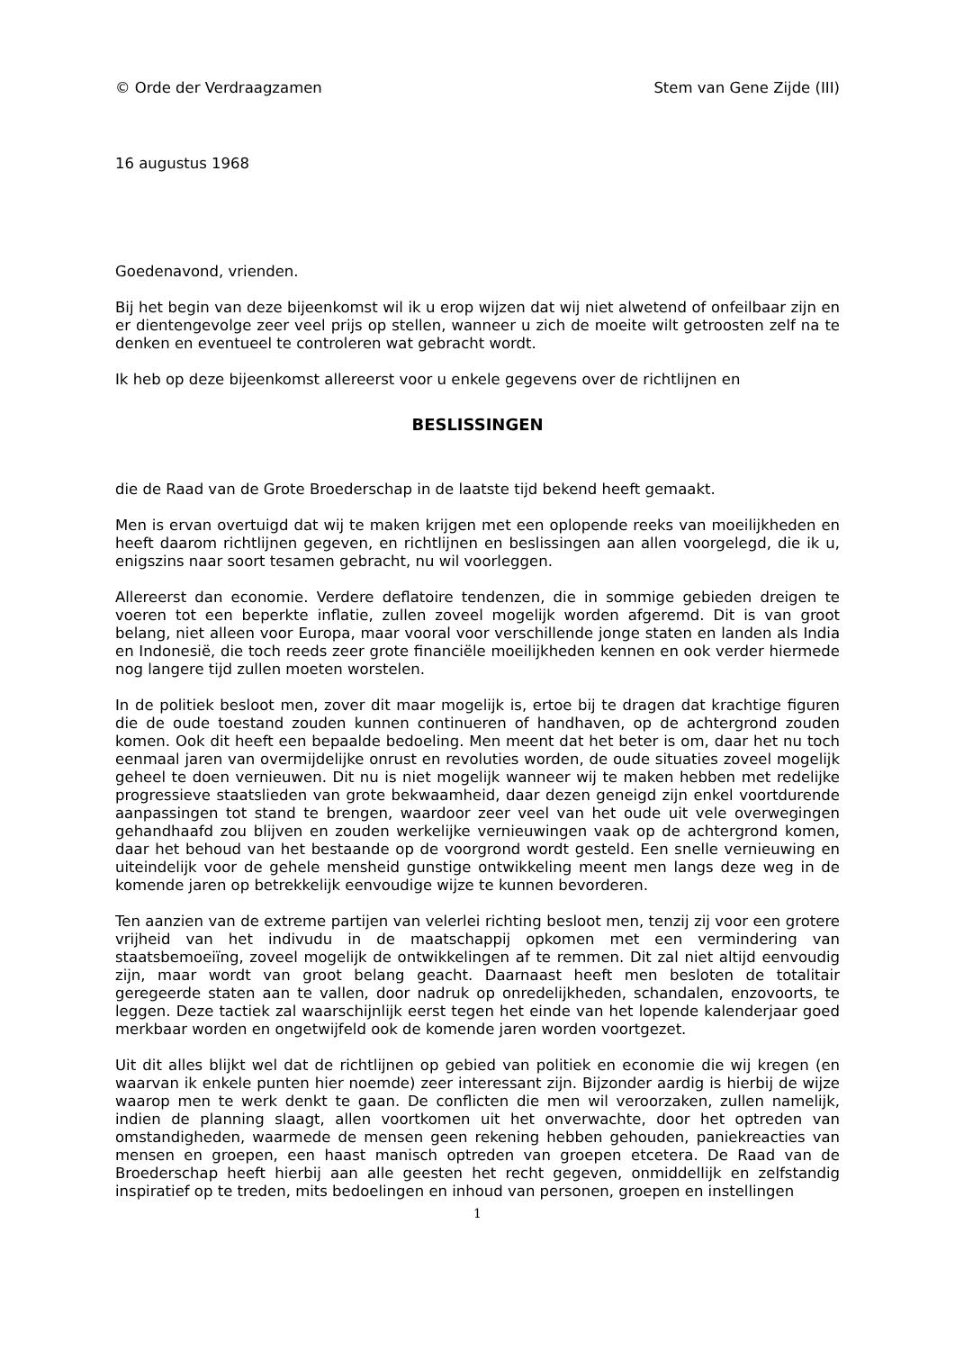© Orde der Verdraagzamen Stem van Gene Zijde (III)
16 augustus 1968
Goedenavond, vrienden.
Bij het begin van deze bijeenkomst wil ik u erop wijzen dat wij niet alwetend of onfeilbaar zijn en er dientengevolge zeer veel prijs op stellen, wanneer u zich de moeite wilt getroosten zelf na te denken en eventueel te controleren wat gebracht wordt.
Ik heb op deze bijeenkomst allereerst voor u enkele gegevens over de richtlijnen en
BESLISSINGEN
die de Raad van de Grote Broederschap in de laatste tijd bekend heeft gemaakt.
Men is ervan overtuigd dat wij te maken krijgen met een oplopende reeks van moeilijkheden en heeft daarom richtlijnen gegeven, en richtlijnen en beslissingen aan allen voorgelegd, die ik u, enigszins naar soort tesamen gebracht, nu wil voorleggen.
Allereerst dan economie. Verdere deflatoire tendenzen, die in sommige gebieden dreigen te voeren tot een beperkte inflatie, zullen zoveel mogelijk worden afgeremd. Dit is van groot belang, niet alleen voor Europa, maar vooral voor verschillende jonge staten en landen als India en Indonesië, die toch reeds zeer grote financiële moeilijkheden kennen en ook verder hiermede nog langere tijd zullen moeten worstelen.
In de politiek besloot men, zover dit maar mogelijk is, ertoe bij te dragen dat krachtige figuren die de oude toestand zouden kunnen continueren of handhaven, op de achtergrond zouden komen. Ook dit heeft een bepaalde bedoeling. Men meent dat het beter is om, daar het nu toch eenmaal jaren van overmijdelijke onrust en revoluties worden, de oude situaties zoveel mogelijk geheel te doen vernieuwen. Dit nu is niet mogelijk wanneer wij te maken hebben met redelijke progressieve staatslieden van grote bekwaamheid, daar dezen geneigd zijn enkel voortdurende aanpassingen tot stand te brengen, waardoor zeer veel van het oude uit vele overwegingen gehandhaafd zou blijven en zouden werkelijke vernieuwingen vaak op de achtergrond komen, daar het behoud van het bestaande op de voorgrond wordt gesteld. Een snelle vernieuwing en uiteindelijk voor de gehele mensheid gunstige ontwikkeling meent men langs deze weg in de komende jaren op betrekkelijk eenvoudige wijze te kunnen bevorderen.
Ten aanzien van de extreme partijen van velerlei richting besloot men, tenzij zij voor een grotere vrijheid van het indivudu in de maatschappij opkomen met een vermindering van staatsbemoeiïng, zoveel mogelijk de ontwikkelingen af te remmen. Dit zal niet altijd eenvoudig zijn, maar wordt van groot belang geacht. Daarnaast heeft men besloten de totalitair geregeerde staten aan te vallen, door nadruk op onredelijkheden, schandalen, enzovoorts, te leggen. Deze tactiek zal waarschijnlijk eerst tegen het einde van het lopende kalenderjaar goed merkbaar worden en ongetwijfeld ook de komende jaren worden voortgezet.
Uit dit alles blijkt wel dat de richtlijnen op gebied van politiek en economie die wij kregen (en waarvan ik enkele punten hier noemde) zeer interessant zijn. Bijzonder aardig is hierbij de wijze waarop men te werk denkt te gaan. De conflicten die men wil veroorzaken, zullen namelijk, indien de planning slaagt, allen voortkomen uit het onverwachte, door het optreden van omstandigheden, waarmede de mensen geen rekening hebben gehouden, paniekreacties van mensen en groepen, een haast manisch optreden van groepen etcetera. De Raad van de Broederschap heeft hierbij aan alle geesten het recht gegeven, onmiddellijk en zelfstandig inspiratief op te treden, mits bedoelingen en inhoud van personen, groepen en instellingen
1